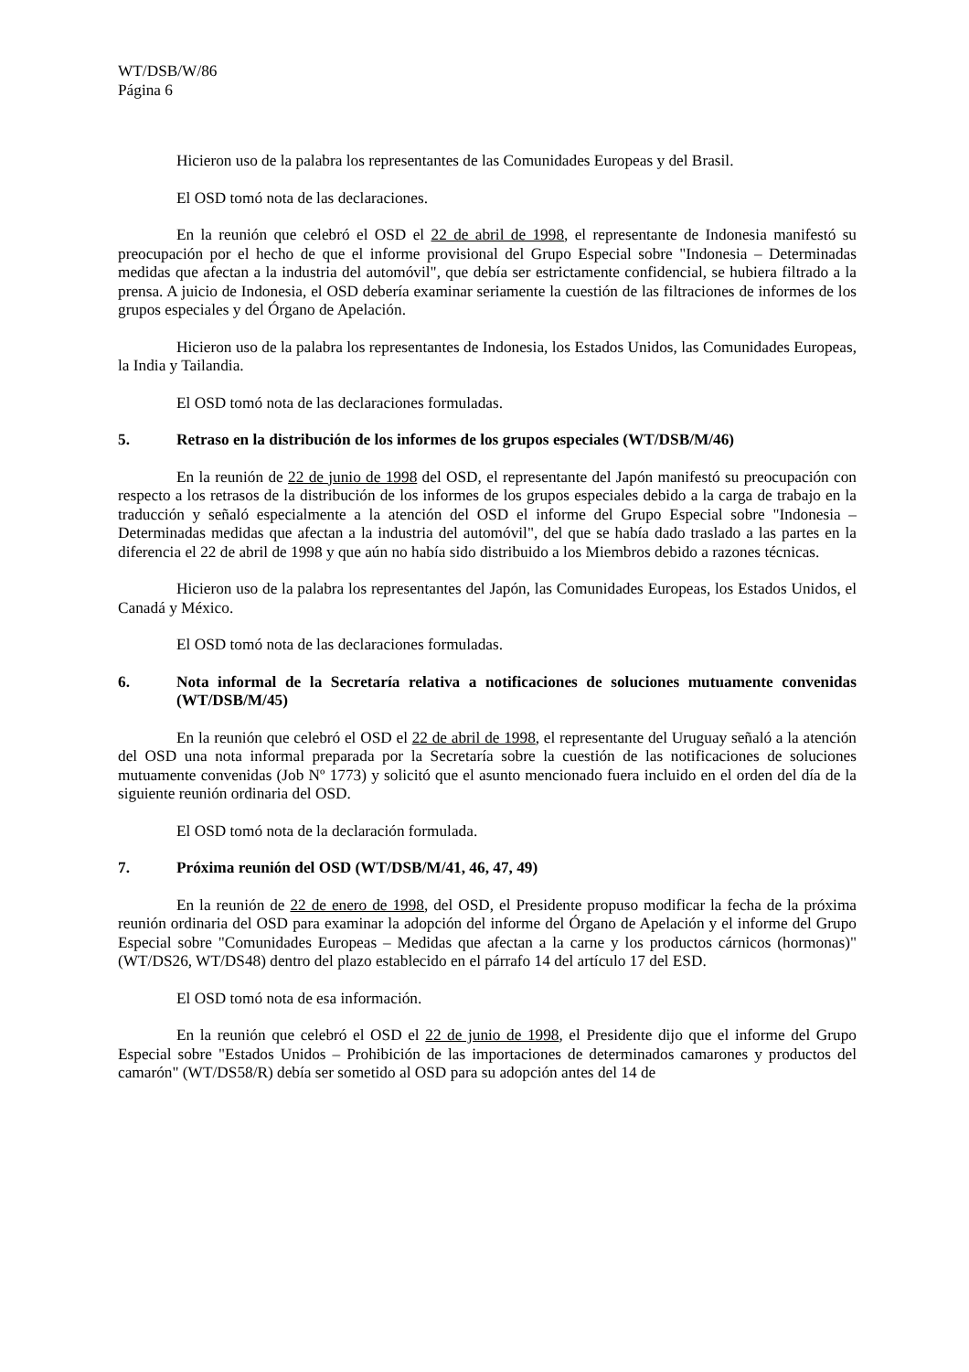WT/DSB/W/86
Página 6
Hicieron uso de la palabra los representantes de las Comunidades Europeas y del Brasil.
El OSD tomó nota de las declaraciones.
En la reunión que celebró el OSD el 22 de abril de 1998, el representante de Indonesia manifestó su preocupación por el hecho de que el informe provisional del Grupo Especial sobre "Indonesia – Determinadas medidas que afectan a la industria del automóvil", que debía ser estrictamente confidencial, se hubiera filtrado a la prensa. A juicio de Indonesia, el OSD debería examinar seriamente la cuestión de las filtraciones de informes de los grupos especiales y del Órgano de Apelación.
Hicieron uso de la palabra los representantes de Indonesia, los Estados Unidos, las Comunidades Europeas, la India y Tailandia.
El OSD tomó nota de las declaraciones formuladas.
5. Retraso en la distribución de los informes de los grupos especiales (WT/DSB/M/46)
En la reunión de 22 de junio de 1998 del OSD, el representante del Japón manifestó su preocupación con respecto a los retrasos de la distribución de los informes de los grupos especiales debido a la carga de trabajo en la traducción y señaló especialmente a la atención del OSD el informe del Grupo Especial sobre "Indonesia – Determinadas medidas que afectan a la industria del automóvil", del que se había dado traslado a las partes en la diferencia el 22 de abril de 1998 y que aún no había sido distribuido a los Miembros debido a razones técnicas.
Hicieron uso de la palabra los representantes del Japón, las Comunidades Europeas, los Estados Unidos, el Canadá y México.
El OSD tomó nota de las declaraciones formuladas.
6. Nota informal de la Secretaría relativa a notificaciones de soluciones mutuamente convenidas (WT/DSB/M/45)
En la reunión que celebró el OSD el 22 de abril de 1998, el representante del Uruguay señaló a la atención del OSD una nota informal preparada por la Secretaría sobre la cuestión de las notificaciones de soluciones mutuamente convenidas (Job Nº 1773) y solicitó que el asunto mencionado fuera incluido en el orden del día de la siguiente reunión ordinaria del OSD.
El OSD tomó nota de la declaración formulada.
7. Próxima reunión del OSD (WT/DSB/M/41, 46, 47, 49)
En la reunión de 22 de enero de 1998, del OSD, el Presidente propuso modificar la fecha de la próxima reunión ordinaria del OSD para examinar la adopción del informe del Órgano de Apelación y el informe del Grupo Especial sobre "Comunidades Europeas – Medidas que afectan a la carne y los productos cárnicos (hormonas)" (WT/DS26, WT/DS48) dentro del plazo establecido en el párrafo 14 del artículo 17 del ESD.
El OSD tomó nota de esa información.
En la reunión que celebró el OSD el 22 de junio de 1998, el Presidente dijo que el informe del Grupo Especial sobre "Estados Unidos – Prohibición de las importaciones de determinados camarones y productos del camarón" (WT/DS58/R) debía ser sometido al OSD para su adopción antes del 14 de